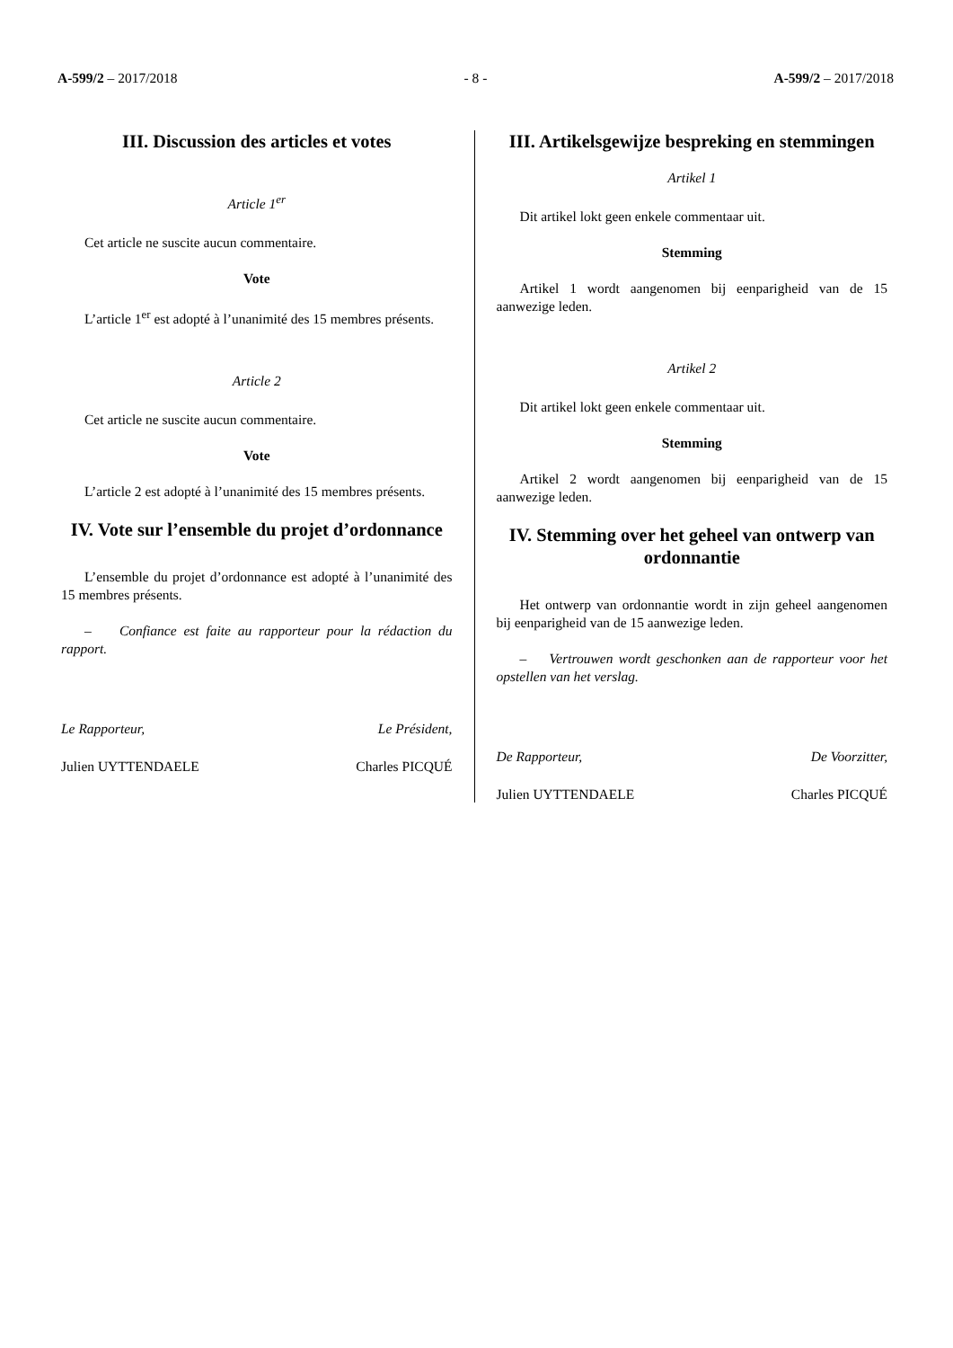A-599/2 – 2017/2018 - 8 - A-599/2 – 2017/2018
III. Discussion des articles et votes
Article 1<sup>er</sup>
Cet article ne suscite aucun commentaire.
Vote
L’article 1<sup>er</sup> est adopté à l’unanimité des 15 membres présents.
Article 2
Cet article ne suscite aucun commentaire.
Vote
L’article 2 est adopté à l’unanimité des 15 membres présents.
IV. Vote sur l’ensemble du projet d’ordonnance
L’ensemble du projet d’ordonnance est adopté à l’unanimité des 15 membres présents.
– Confiance est faite au rapporteur pour la rédaction du rapport.
Le Rapporteur, Le Président,
Julien UYTTENDAELE Charles PICQUÉ
III. Artikelsgewijze bespreking en stemmingen
Artikel 1
Dit artikel lokt geen enkele commentaar uit.
Stemming
Artikel 1 wordt aangenomen bij eenparigheid van de 15 aanwezige leden.
Artikel 2
Dit artikel lokt geen enkele commentaar uit.
Stemming
Artikel 2 wordt aangenomen bij eenparigheid van de 15 aanwezige leden.
IV. Stemming over het geheel van ontwerp van ordonnantie
Het ontwerp van ordonnantie wordt in zijn geheel aangenomen bij eenparigheid van de 15 aanwezige leden.
– Vertrouwen wordt geschonken aan de rapporteur voor het opstellen van het verslag.
De Rapporteur, De Voorzitter,
Julien UYTTENDAELE Charles PICQUÉ